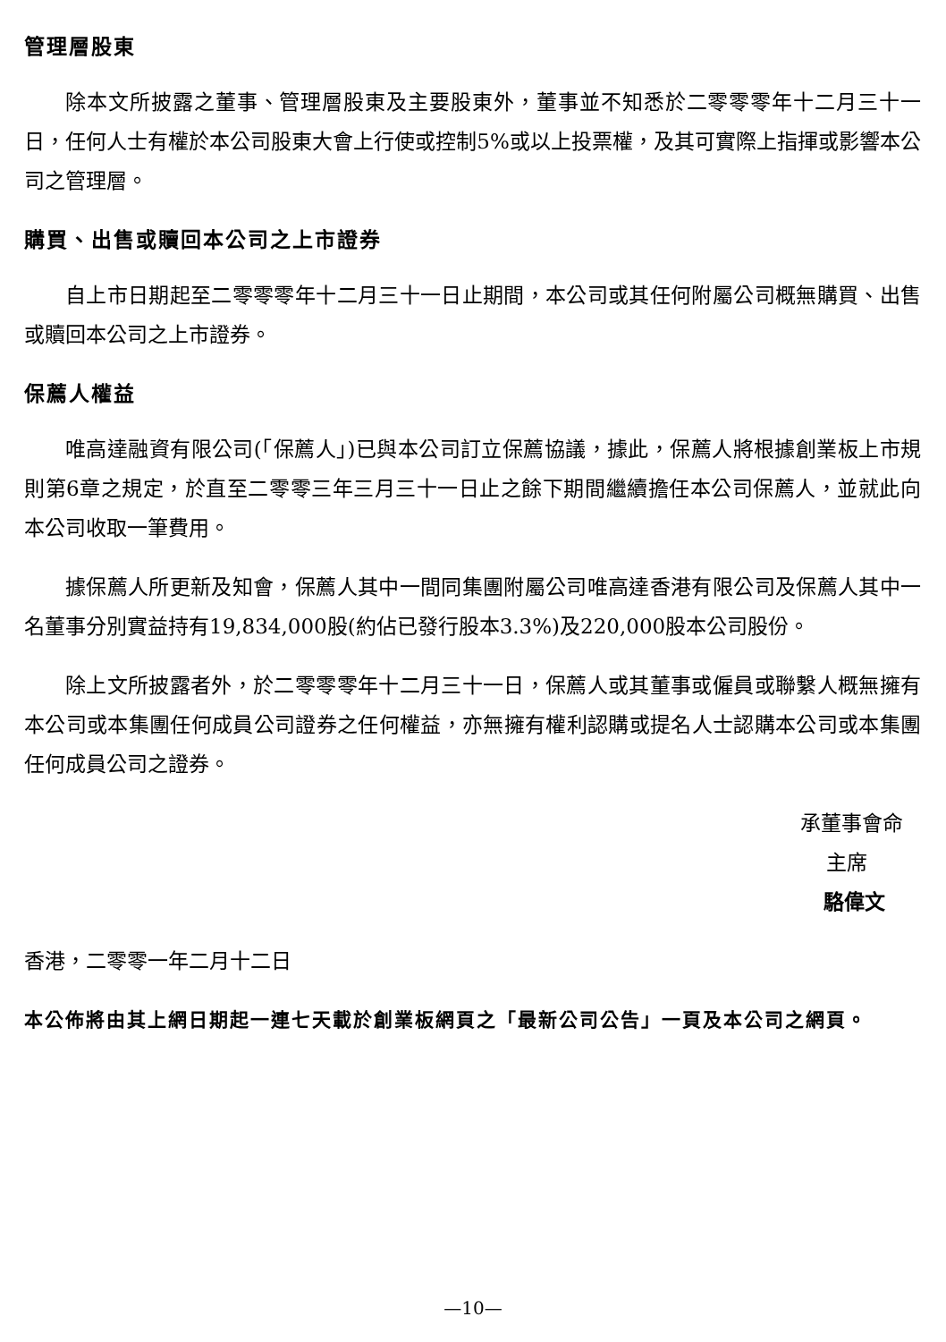管理層股東
除本文所披露之董事、管理層股東及主要股東外，董事並不知悉於二零零零年十二月三十一日，任何人士有權於本公司股東大會上行使或控制5%或以上投票權，及其可實際上指揮或影響本公司之管理層。
購買、出售或贖回本公司之上市證券
自上市日期起至二零零零年十二月三十一日止期間，本公司或其任何附屬公司概無購買、出售或贖回本公司之上市證券。
保薦人權益
唯高達融資有限公司(「保薦人」)已與本公司訂立保薦協議，據此，保薦人將根據創業板上市規則第6章之規定，於直至二零零三年三月三十一日止之餘下期間繼續擔任本公司保薦人，並就此向本公司收取一筆費用。
據保薦人所更新及知會，保薦人其中一間同集團附屬公司唯高達香港有限公司及保薦人其中一名董事分別實益持有19,834,000股(約佔已發行股本3.3%)及220,000股本公司股份。
除上文所披露者外，於二零零零年十二月三十一日，保薦人或其董事或僱員或聯繫人概無擁有本公司或本集團任何成員公司證券之任何權益，亦無擁有權利認購或提名人士認購本公司或本集團任何成員公司之證券。
承董事會命
主席
駱偉文
香港，二零零一年二月十二日
本公佈將由其上網日期起一連七天載於創業板網頁之「最新公司公告」一頁及本公司之網頁。
—10—